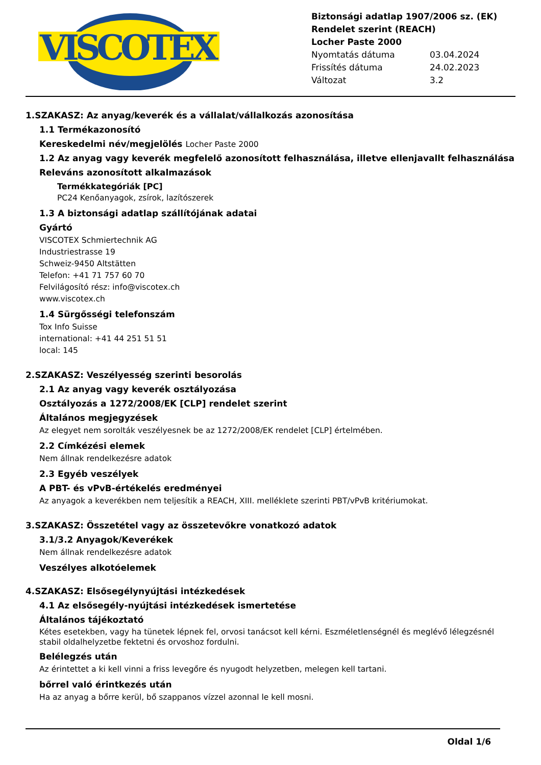VISCOTEX
Biztonsági adatlap 1907/2006 sz. (EK) Rendelet szerint (REACH)
Locher Paste 2000
Nyomtatás dátuma 03.04.2024
Frissítés dátuma 24.02.2023
Változat 3.2
1.SZAKASZ: Az anyag/keverék és a vállalat/vállalkozás azonosítása
1.1 Termékazonosító
Kereskedelmi név/megjelölés Locher Paste 2000
1.2 Az anyag vagy keverék megfelelő azonosított felhasználása, illetve ellenjavallt felhasználása
Releváns azonosított alkalmazások
Termékkategóriák [PC]
PC24 Kenőanyagok, zsírok, lazítószerek
1.3 A biztonsági adatlap szállítójának adatai
Gyártó
VISCOTEX Schmiertechnik AG
Industriestrasse 19
Schweiz-9450 Altstätten
Telefon: +41 71 757 60 70
Felvilágosító rész: info@viscotex.ch
www.viscotex.ch
1.4 Sürgősségi telefonszám
Tox Info Suisse
international: +41 44 251 51 51
local: 145
2.SZAKASZ: Veszélyesség szerinti besorolás
2.1 Az anyag vagy keverék osztályozása
Osztályozás a 1272/2008/EK [CLP] rendelet szerint
Általános megjegyzések
Az elegyet nem sorolták veszélyesnek be az 1272/2008/EK rendelet [CLP] értelmében.
2.2 Címkézési elemek
Nem állnak rendelkezésre adatok
2.3 Egyéb veszélyek
A PBT- és vPvB-értékelés eredményei
Az anyagok a keverékben nem teljesítik a REACH, XIII. melléklete szerinti PBT/vPvB kritériumokat.
3.SZAKASZ: Összetétel vagy az összetevőkre vonatkozó adatok
3.1/3.2 Anyagok/Keverékek
Nem állnak rendelkezésre adatok
Veszélyes alkotóelemek
4.SZAKASZ: Elsősegélynyújtási intézkedések
4.1 Az elsősegély-nyújtási intézkedések ismertetése
Általános tájékoztató
Kétes esetekben, vagy ha tünetek lépnek fel, orvosi tanácsot kell kérni. Eszméletlenségnél és meglévő lélegzésnél stabil oldalhelyzetbe fektetni és orvoshoz fordulni.
Belélegzés után
Az érintettet a ki kell vinni a friss levegőre és nyugodt helyzetben, melegen kell tartani.
bőrrel való érintkezés után
Ha az anyag a bőrre kerül, bő szappanos vízzel azonnal le kell mosni.
Oldal 1/6